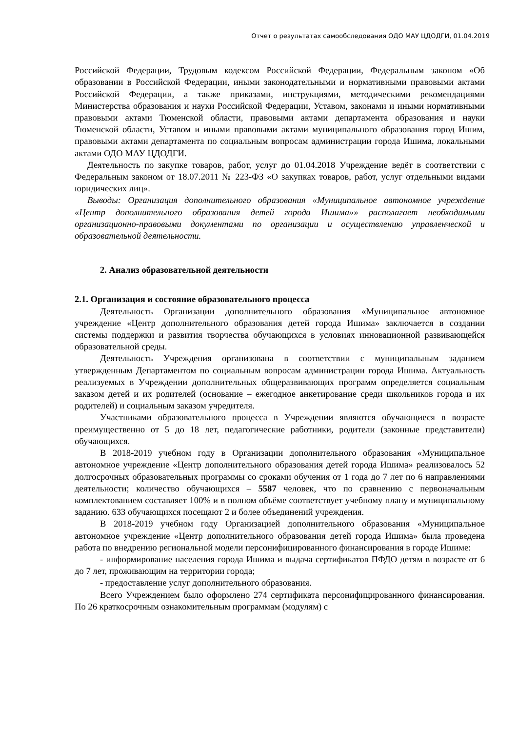Отчет о результатах самообследования ОДО МАУ ЦДОДГИ, 01.04.2019
Российской Федерации, Трудовым кодексом Российской Федерации, Федеральным законом «Об образовании в Российской Федерации, иными законодательными и нормативными правовыми актами Российской Федерации, а также приказами, инструкциями, методическими рекомендациями Министерства образования и науки Российской Федерации, Уставом, законами и иными нормативными правовыми актами Тюменской области, правовыми актами департамента образования и науки Тюменской области, Уставом и иными правовыми актами муниципального образования город Ишим, правовыми актами департамента по социальным вопросам администрации города Ишима, локальными актами ОДО МАУ ЦДОДГИ.
Деятельность по закупке товаров, работ, услуг до 01.04.2018 Учреждение ведёт в соответствии с Федеральным законом от 18.07.2011 № 223-ФЗ «О закупках товаров, работ, услуг отдельными видами юридических лиц».
Выводы: Организация дополнительного образования «Муниципальное автономное учреждение «Центр дополнительного образования детей города Ишима»» располагает необходимыми организационно-правовыми документами по организации и осуществлению управленческой и образовательной деятельности.
2. Анализ образовательной деятельности
2.1. Организация и состояние образовательного процесса
Деятельность Организации дополнительного образования «Муниципальное автономное учреждение «Центр дополнительного образования детей города Ишима» заключается в создании системы поддержки и развития творчества обучающихся в условиях инновационной развивающейся образовательной среды.
Деятельность Учреждения организована в соответствии с муниципальным заданием утвержденным Департаментом по социальным вопросам администрации города Ишима. Актуальность реализуемых в Учреждении дополнительных общеразвивающих программ определяется социальным заказом детей и их родителей (основание – ежегодное анкетирование среди школьников города и их родителей) и социальным заказом учредителя.
Участниками образовательного процесса в Учреждении являются обучающиеся в возрасте преимущественно от 5 до 18 лет, педагогические работники, родители (законные представители) обучающихся.
В 2018-2019 учебном году в Организации дополнительного образования «Муниципальное автономное учреждение «Центр дополнительного образования детей города Ишима» реализовалось 52 долгосрочных образовательных программы со сроками обучения от 1 года до 7 лет по 6 направлениями деятельности; количество обучающихся – 5587 человек, что по сравнению с первоначальным комплектованием составляет 100% и в полном объёме соответствует учебному плану и муниципальному заданию. 633 обучающихся посещают 2 и более объединений учреждения.
В 2018-2019 учебном году Организацией дополнительного образования «Муниципальное автономное учреждение «Центр дополнительного образования детей города Ишима» была проведена работа по внедрению региональной модели персонифицированного финансирования в городе Ишиме:
- информирование населения города Ишима и выдача сертификатов ПФДО детям в возрасте от 6 до 7 лет, проживающим на территории города;
- предоставление услуг дополнительного образования.
Всего Учреждением было оформлено 274 сертификата персонифицированного финансирования. По 26 краткосрочным ознакомительным программам (модулям) с